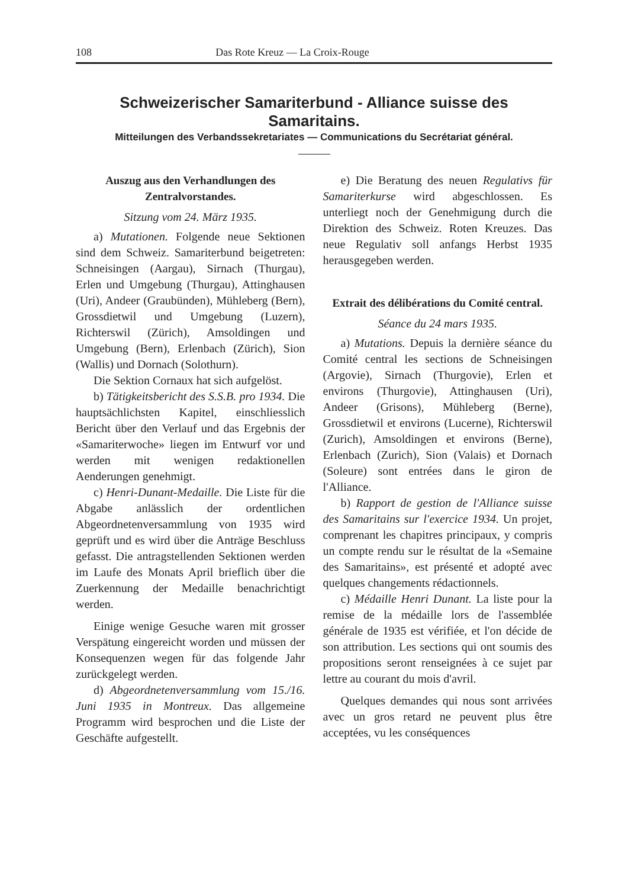108 Das Rote Kreuz — La Croix-Rouge
Schweizerischer Samariterbund - Alliance suisse des Samaritains.
Mitteilungen des Verbandssekretariates — Communications du Secrétariat général.
Auszug aus den Verhandlungen des Zentralvorstandes.
Sitzung vom 24. März 1935.
a) Mutationen. Folgende neue Sektionen sind dem Schweiz. Samariterbund beigetreten: Schneisingen (Aargau), Sirnach (Thurgau), Erlen und Umgebung (Thurgau), Attinghausen (Uri), Andeer (Graubünden), Mühleberg (Bern), Grossdietwil und Umgebung (Luzern), Richterswil (Zürich), Amsoldingen und Umgebung (Bern), Erlenbach (Zürich), Sion (Wallis) und Dornach (Solothurn).
Die Sektion Cornaux hat sich aufgelöst.
b) Tätigkeitsbericht des S.S.B. pro 1934. Die hauptsächlichsten Kapitel, einschliesslich Bericht über den Verlauf und das Ergebnis der «Samariterwoche» liegen im Entwurf vor und werden mit wenigen redaktionellen Aenderungen genehmigt.
c) Henri-Dunant-Medaille. Die Liste für die Abgabe anlässlich der ordentlichen Abgeordnetenversammlung von 1935 wird geprüft und es wird über die Anträge Beschluss gefasst. Die antragstellenden Sektionen werden im Laufe des Monats April brieflich über die Zuerkennung der Medaille benachrichtigt werden.
Einige wenige Gesuche waren mit grosser Verspätung eingereicht worden und müssen der Konsequenzen wegen für das folgende Jahr zurückgelegt werden.
d) Abgeordnetenversammlung vom 15./16. Juni 1935 in Montreux. Das allgemeine Programm wird besprochen und die Liste der Geschäfte aufgestellt.
e) Die Beratung des neuen Regulativs für Samariterkurse wird abgeschlossen. Es unterliegt noch der Genehmigung durch die Direktion des Schweiz. Roten Kreuzes. Das neue Regulativ soll anfangs Herbst 1935 herausgegeben werden.
Extrait des délibérations du Comité central.
Séance du 24 mars 1935.
a) Mutations. Depuis la dernière séance du Comité central les sections de Schneisingen (Argovie), Sirnach (Thurgovie), Erlen et environs (Thurgovie), Attinghausen (Uri), Andeer (Grisons), Mühleberg (Berne), Grossdietwil et environs (Lucerne), Richterswil (Zurich), Amsoldingen et environs (Berne), Erlenbach (Zurich), Sion (Valais) et Dornach (Soleure) sont entrées dans le giron de l'Alliance.
b) Rapport de gestion de l'Alliance suisse des Samaritains sur l'exercice 1934. Un projet, comprenant les chapitres principaux, y compris un compte rendu sur le résultat de la «Semaine des Samaritains», est présenté et adopté avec quelques changements rédactionnels.
c) Médaille Henri Dunant. La liste pour la remise de la médaille lors de l'assemblée générale de 1935 est vérifiée, et l'on décide de son attribution. Les sections qui ont soumis des propositions seront renseignées à ce sujet par lettre au courant du mois d'avril.
Quelques demandes qui nous sont arrivées avec un gros retard ne peuvent plus être acceptées, vu les conséquences